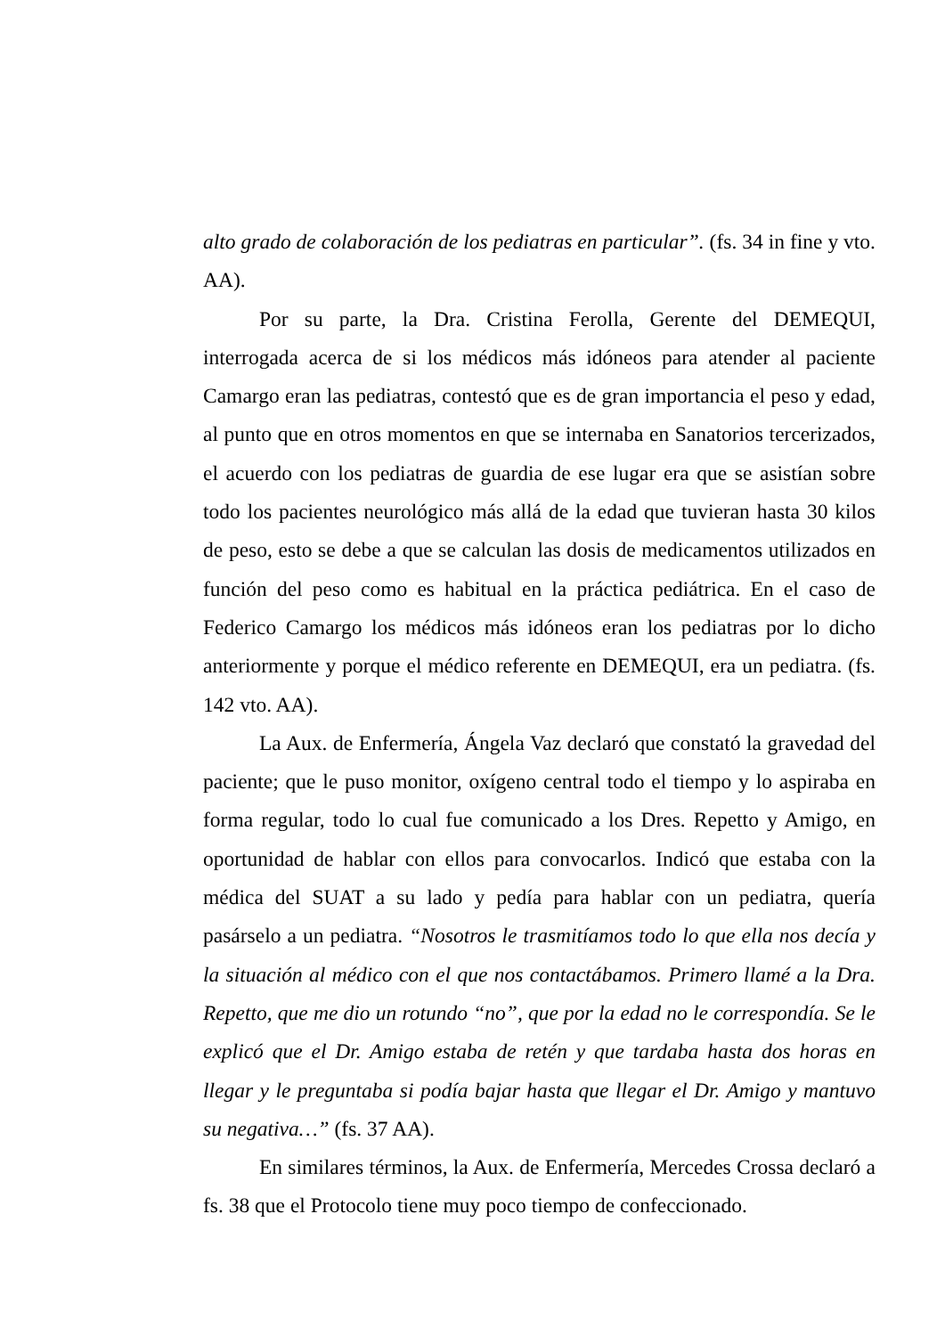alto grado de colaboración de los pediatras en particular”. (fs. 34 in fine y vto. AA).
Por su parte, la Dra. Cristina Ferolla, Gerente del DEMEQUI, interrogada acerca de si los médicos más idóneos para atender al paciente Camargo eran las pediatras, contestó que es de gran importancia el peso y edad, al punto que en otros momentos en que se internaba en Sanatorios tercerizados, el acuerdo con los pediatras de guardia de ese lugar era que se asistían sobre todo los pacientes neurológico más allá de la edad que tuvieran hasta 30 kilos de peso, esto se debe a que se calculan las dosis de medicamentos utilizados en función del peso como es habitual en la práctica pediátrica. En el caso de Federico Camargo los médicos más idóneos eran los pediatras por lo dicho anteriormente y porque el médico referente en DEMEQUI, era un pediatra. (fs. 142 vto. AA).
La Aux. de Enfermería, Ángela Vaz declaró que constató la gravedad del paciente; que le puso monitor, oxígeno central todo el tiempo y lo aspiraba en forma regular, todo lo cual fue comunicado a los Dres. Repetto y Amigo, en oportunidad de hablar con ellos para convocarlos. Indicó que estaba con la médica del SUAT a su lado y pedía para hablar con un pediatra, quería pasárselo a un pediatra. “Nosotros le trasmitíamos todo lo que ella nos decía y la situación al médico con el que nos contactábamos. Primero llamé a la Dra. Repetto, que me dio un rotundo “no”, que por la edad no le correspondía. Se le explicó que el Dr. Amigo estaba de retén y que tardaba hasta dos horas en llegar y le preguntaba si podía bajar hasta que llegar el Dr. Amigo y mantuvo su negativa…” (fs. 37 AA).
En similares términos, la Aux. de Enfermería, Mercedes Crossa declaró a fs. 38 que el Protocolo tiene muy poco tiempo de confeccionado.